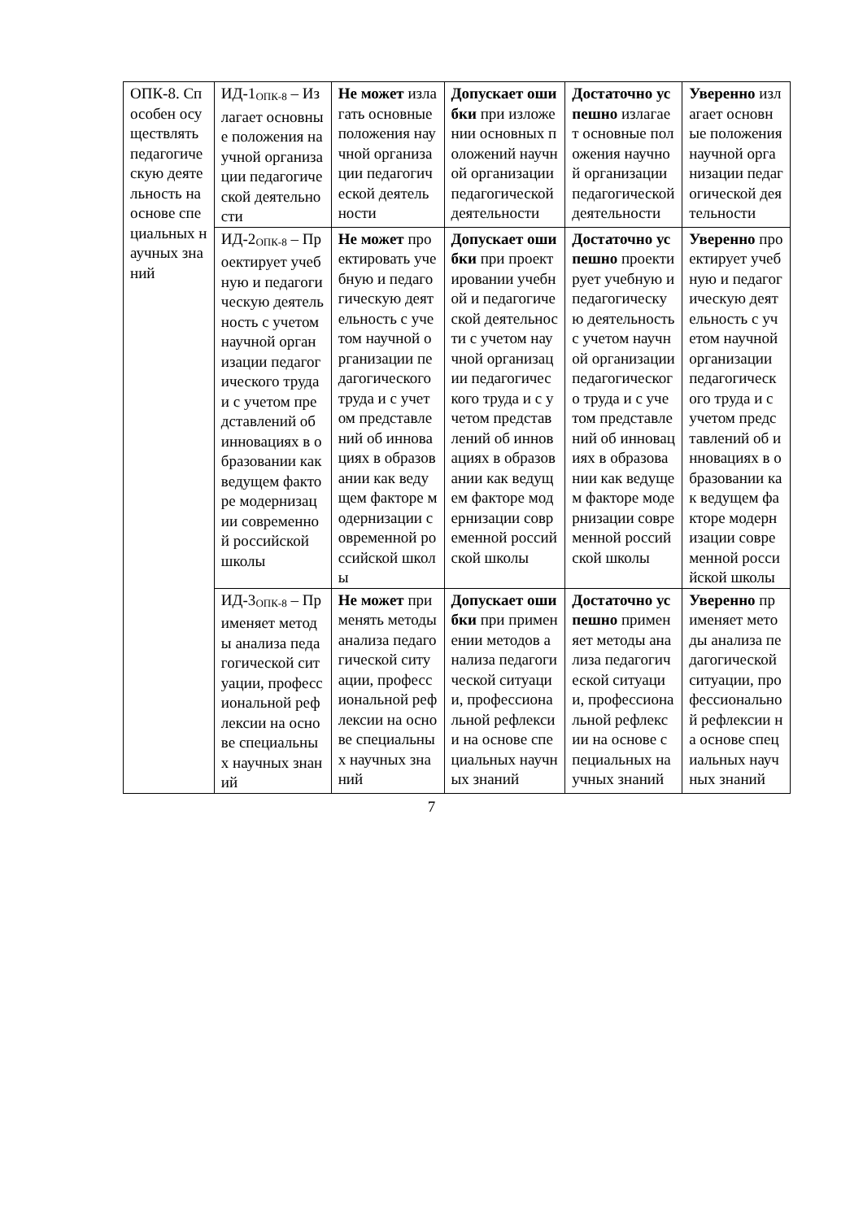| ОПК-8. Способен осуществлять педагогическую деятельность на основе специальных научных знаний | ИД-1<sub>ОПК-8</sub> – Излагает основные положения научной организации педагогической деятельности | Не может излагать основные положения научной организации педагогической деятельности | Допускает ошибки при изложении основных положений научной организации педагогической деятельности | Достаточно успешно излагает основные положения научной организации педагогической деятельности | Уверенно излагает основные положения научной организации педагогической деятельности |
| | ИД-2<sub>ОПК-8</sub> – Проектирует учебную и педагогическую деятельность с учетом научной организации педагогического труда и с учетом представлений об инновациях в образовании как ведущем факторе модернизации современной российской школы | Не может проектировать учебную и педагогическую деятельность с учетом научной организации педагогического труда и с учетом представлений об инновациях в образовании как ведущем факторе модернизации современной российской школы | Допускает ошибки при проектировании учебной и педагогической деятельности с учетом научной организации педагогического труда и с учетом представлений об инновациях в образовании как ведущем факторе модернизации современной российской школы | Достаточно успешно проектирует учебную и педагогическую деятельность с учетом научной организации педагогического труда и с учетом представлений об инновациях в образовании как ведущем факторе модернизации современной российской школы | Уверенно проектирует учебную и педагогическую деятельность с учетом научной организации педагогического труда и с учетом представлений об инновациях в образовании как ведущем факторе модернизации современной российской школы |
| | ИД-3<sub>ОПК-8</sub> – Применяет методы анализа педагогической ситуации, профессиональной рефлексии на основе специальных научных знаний | Не может применять методы анализа педагогической ситуации, профессиональной рефлексии на основе специальных научных знаний | Допускает ошибки при применении методов анализа педагогической ситуации, профессиональной рефлексии на основе специальных научных знаний | Достаточно успешно применяет методы анализа педагогической ситуации, профессиональной рефлексии на основе специальных научных знаний | Уверенно применяет методы анализа педагогической ситуации, профессиональной рефлексии на основе специальных научных знаний |
7